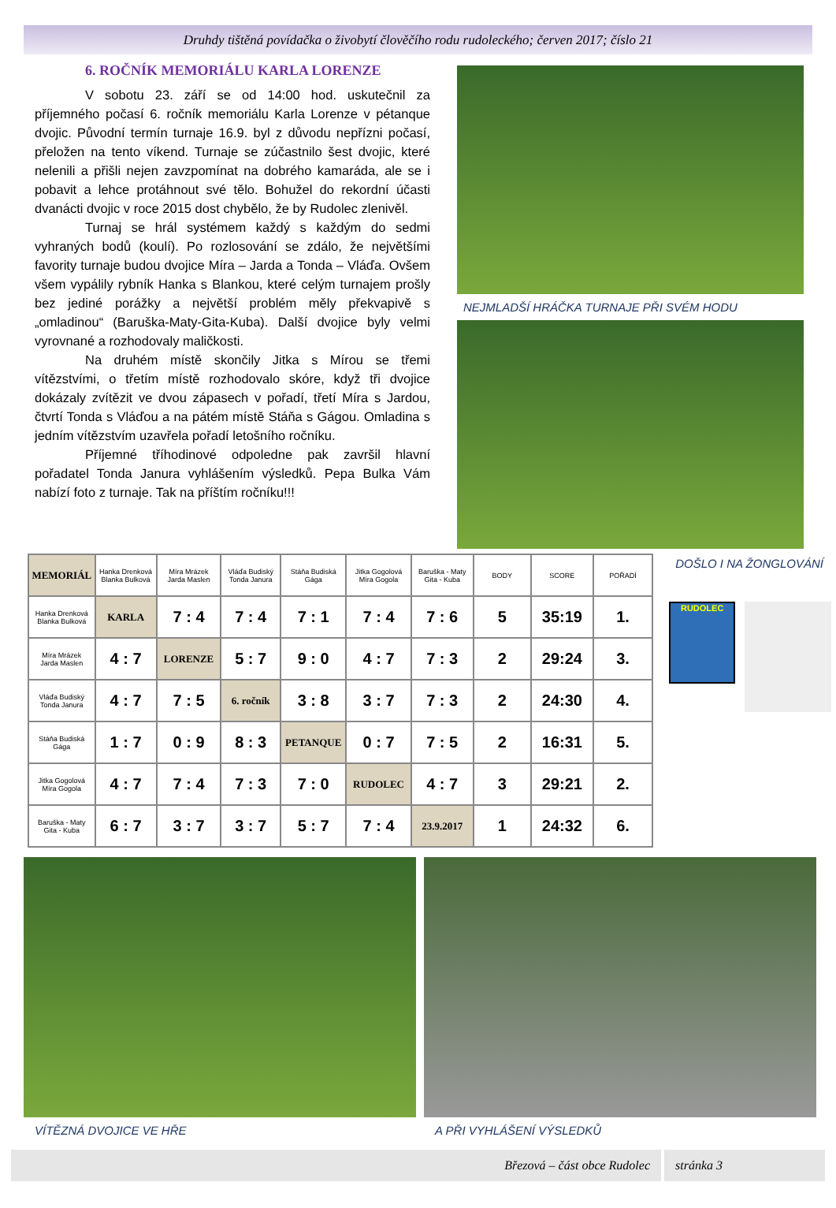Druhdy tištěná povídačka o živobytí člověčího rodu rudoleckého; červen 2017; číslo 21
6. ROČNÍK MEMORIÁLU KARLA LORENZE
V sobotu 23. září se od 14:00 hod. uskutečnil za příjemného počasí 6. ročník memoriálu Karla Lorenze v pétanque dvojic. Původní termín turnaje 16.9. byl z důvodu nepřízni počasí, přeložen na tento víkend. Turnaje se zúčastnilo šest dvojic, které nelenili a přišli nejen zavzpomínat na dobrého kamaráda, ale se i pobavit a lehce protáhnout své tělo. Bohužel do rekordní účasti dvanácti dvojic v roce 2015 dost chybělo, že by Rudolec zlenivěl.
Turnaj se hrál systémem každý s každým do sedmi vyhraných bodů (koulí). Po rozlosování se zdálo, že největšími favority turnaje budou dvojice Míra – Jarda a Tonda – Vláďa. Ovšem všem vypálily rybník Hanka s Blankou, které celým turnajem prošly bez jediné porážky a největší problém měly překvapivě s „omladinou“ (Baruška-Maty-Gita-Kuba). Další dvojice byly velmi vyrovnané a rozhodovaly maličkosti.
Na druhém místě skončily Jitka s Mírou se třemi vítězstvími, o třetím místě rozhodovalo skóre, když tři dvojice dokázaly zvítězit ve dvou zápasech v pořadí, třetí Míra s Jardou, čtvrtí Tonda s Vláďou a na pátém místě Stáňa s Gágou. Omladina s jedním vítězstvím uzavřela pořadí letošního ročníku.
Příjemné tříhodinové odpoledne pak završil hlavní pořadatel Tonda Janura vyhlášením výsledků. Pepa Bulka Vám nabízí foto z turnaje. Tak na příštím ročníku!!!
NEJMLADŠÍ HRÁČKA TURNAJE PŘI SVÉM HODU
| MEMORIÁL | Hanka Drenková Blanka Bulková | Míra Mrázek Jarda Maslen | Vláďa Budiský Tonda Janura | Stáňa Budiská Gága | Jitka Gogolová Míra Gogola | Baruška - Maty Gita - Kuba | BODY | SCORE | POŘADÍ |
| --- | --- | --- | --- | --- | --- | --- | --- | --- | --- |
| Hanka Drenková Blanka Bulková | KARLA | 7 : 4 | 7 : 4 | 7 : 1 | 7 : 4 | 7 : 6 | 5 | 35:19 | 1. |
| Míra Mrázek Jarda Maslen | 4 : 7 | LORENZE | 5 : 7 | 9 : 0 | 4 : 7 | 7 : 3 | 2 | 29:24 | 3. |
| Vláďa Budiský Tonda Janura | 4 : 7 | 7 : 5 | 6. ročník | 3 : 8 | 3 : 7 | 7 : 3 | 2 | 24:30 | 4. |
| Stáňa Budiská Gága | 1 : 7 | 0 : 9 | 8 : 3 | PETANQUE | 0 : 7 | 7 : 5 | 2 | 16:31 | 5. |
| Jitka Gogolová Míra Gogola | 4 : 7 | 7 : 4 | 7 : 3 | 7 : 0 | RUDOLEC | 4 : 7 | 3 | 29:21 | 2. |
| Baruška - Maty Gita - Kuba | 6 : 7 | 3 : 7 | 3 : 7 | 5 : 7 | 7 : 4 | 23.9.2017 | 1 | 24:32 | 6. |
DOŠLO I NA ŽONGLOVÁNÍ
RUDOLEC
VÍTĚZNÁ DVOJICE VE HŘE A PŘI VYHLÁŠENÍ VÝSLEDKŮ
Březová – část obce Rudolec stránka 3